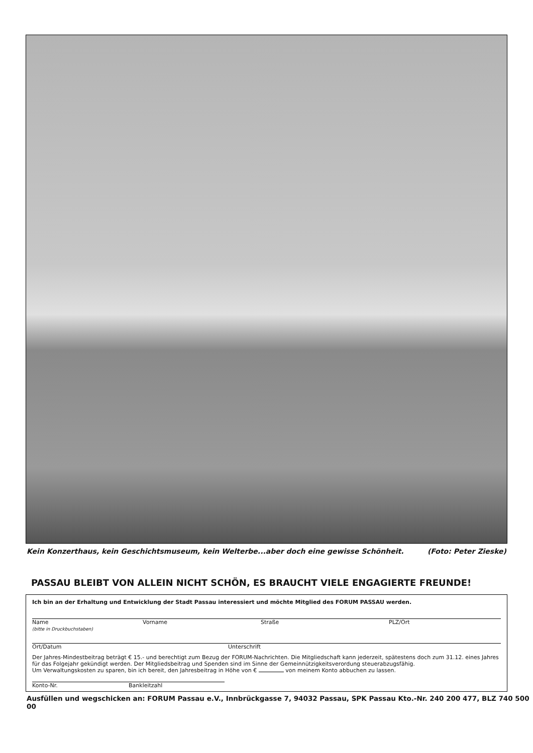Kein Konzerthaus, kein Geschichtsmuseum, kein Welterbe...aber doch eine gewisse Schönheit. (Foto: Peter Zieske)
PASSAU BLEIBT VON ALLEIN NICHT SCHÖN, ES BRAUCHT VIELE ENGAGIERTE FREUNDE!
Ich bin an der Erhaltung und Entwicklung der Stadt Passau interessiert und möchte Mitglied des FORUM PASSAU werden.
Name
(bitte in Druckbuchstaben) Vorname Straße PLZ/Ort
Ort/Datum Unterschrift
Der Jahres-Mindestbeitrag beträgt € 15.- und berechtigt zum Bezug der FORUM-Nachrichten. Die Mitgliedschaft kann jederzeit, spätestens doch zum 31.12. eines Jahres für das Folgejahr gekündigt werden. Der Mitgliedsbeitrag und Spenden sind im Sinne der Gemeinnützigkeitsverordung steuerabzugsfähig.
Um Verwaltungskosten zu sparen, bin ich bereit, den Jahresbeitrag in Höhe von € von meinem Konto abbuchen zu lassen.
Konto-Nr. Bankleitzahl
Ausfüllen und wegschicken an: FORUM Passau e.V., Innbrückgasse 7, 94032 Passau, SPK Passau Kto.-Nr. 240 200 477, BLZ 740 500 00